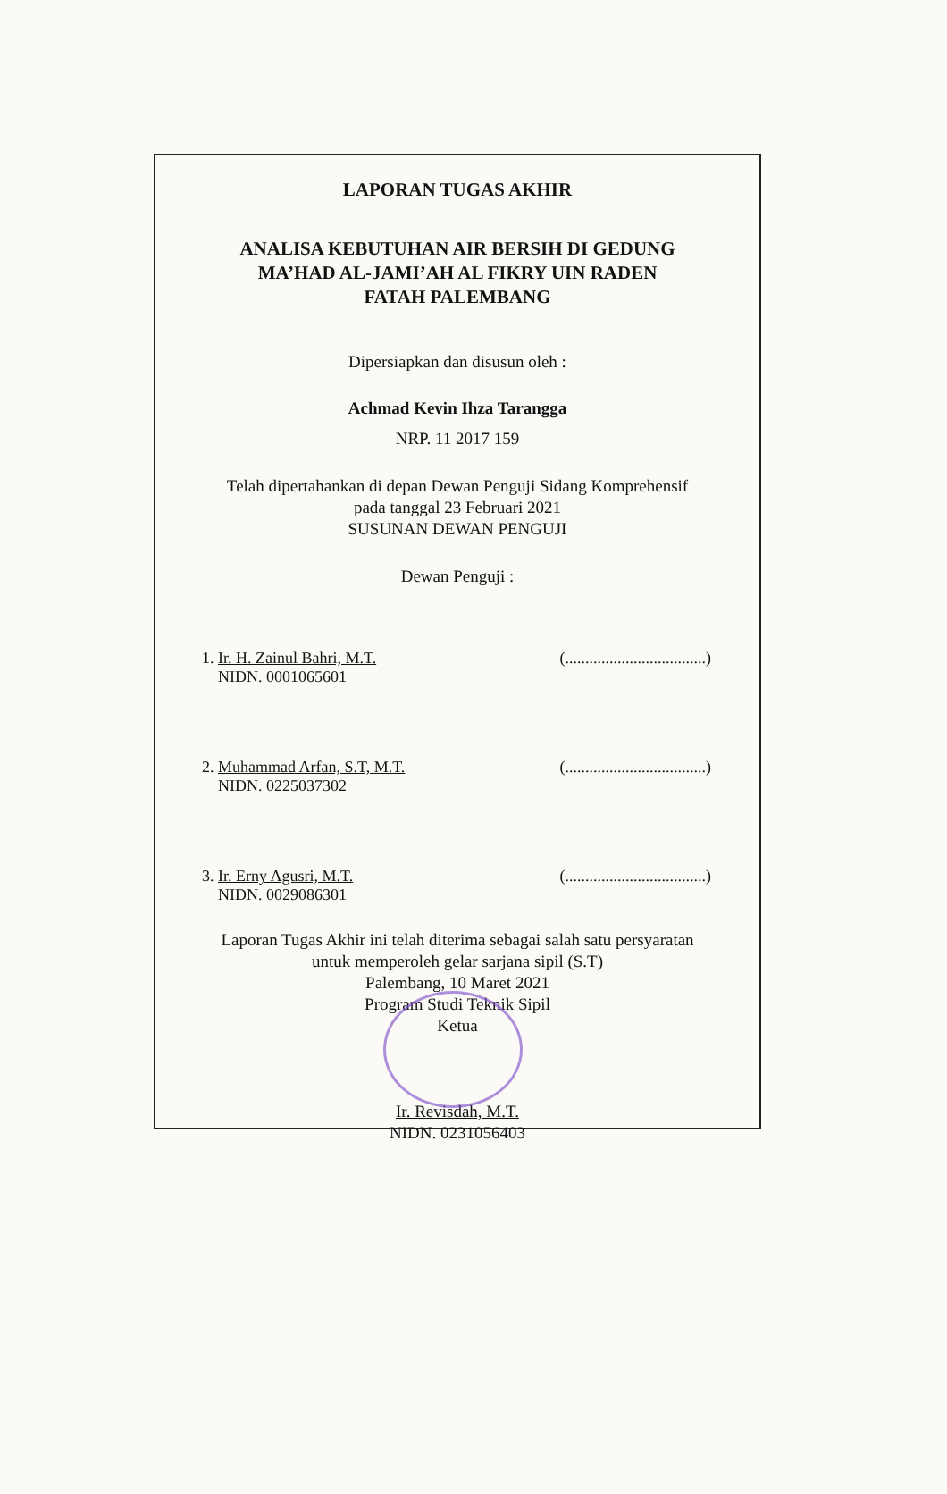LAPORAN TUGAS AKHIR
ANALISA KEBUTUHAN AIR BERSIH DI GEDUNG
MA’HAD AL-JAMI’AH AL FIKRY UIN RADEN
FATAH PALEMBANG
Dipersiapkan dan disusun oleh :
Achmad Kevin Ihza Tarangga
NRP. 11 2017 159
Telah dipertahankan di depan Dewan Penguji Sidang Komprehensif
pada tanggal 23 Februari 2021
SUSUNAN DEWAN PENGUJI
Dewan Penguji :
1. Ir. H. Zainul Bahri, M.T. (...................................)
NIDN. 0001065601
2. Muhammad Arfan, S.T, M.T. (...................................)
NIDN. 0225037302
3. Ir. Erny Agusri, M.T. (...................................)
NIDN. 0029086301
Laporan Tugas Akhir ini telah diterima sebagai salah satu persyaratan
untuk memperoleh gelar sarjana sipil (S.T)
Palembang, 10 Maret 2021
Program Studi Teknik Sipil
Ketua
Ir. Revisdah, M.T.
NIDN. 0231056403